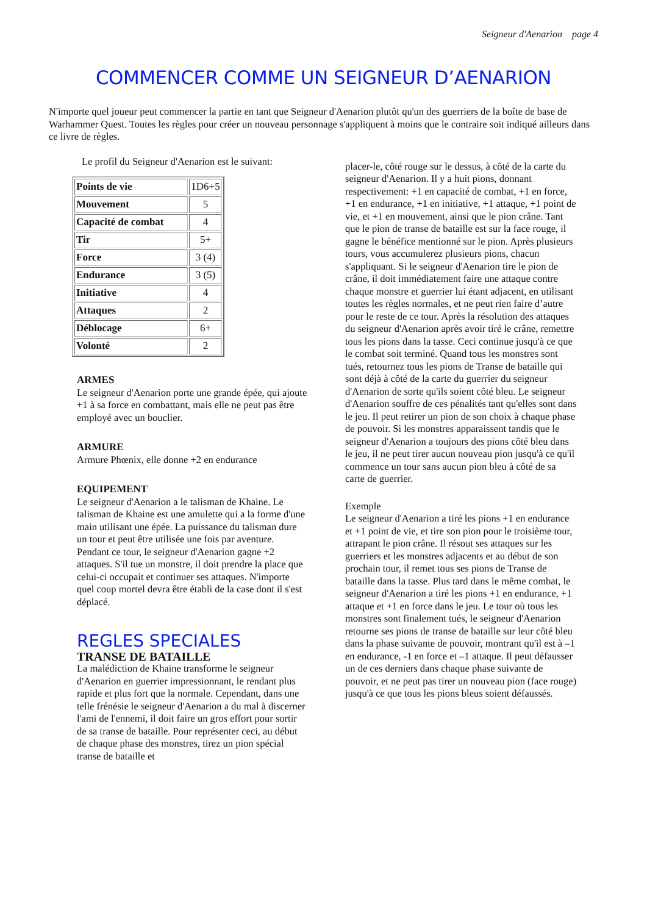Seigneur d'Aenarion page 4
COMMENCER COMME UN SEIGNEUR D’AENARION
N'importe quel joueur peut commencer la partie en tant que Seigneur d'Aenarion plutôt qu'un des guerriers de la boîte de base de Warhammer Quest. Toutes les règles pour créer un nouveau personnage s'appliquent à moins que le contraire soit indiqué ailleurs dans ce livre de règles.
Le profil du Seigneur d'Aenarion est le suivant:
| Points de vie | 1D6+5 |
| Mouvement | 5 |
| Capacité de combat | 4 |
| Tir | 5+ |
| Force | 3 (4) |
| Endurance | 3 (5) |
| Initiative | 4 |
| Attaques | 2 |
| Déblocage | 6+ |
| Volonté | 2 |
ARMES
Le seigneur d'Aenarion porte une grande épée, qui ajoute +1 à sa force en combattant, mais elle ne peut pas être employé avec un bouclier.
ARMURE
Armure Phœnix, elle donne +2 en endurance
EQUIPEMENT
Le seigneur d'Aenarion a le talisman de Khaine. Le talisman de Khaine est une amulette qui a la forme d'une main utilisant une épée. La puissance du talisman dure un tour et peut être utilisée une fois par aventure.
Pendant ce tour, le seigneur d'Aenarion gagne +2 attaques. S'il tue un monstre, il doit prendre la place que celui-ci occupait et continuer ses attaques. N'importe quel coup mortel devra être établi de la case dont il s'est déplacé.
REGLES SPECIALES
TRANSE DE BATAILLE
La malédiction de Khaine transforme le seigneur d'Aenarion en guerrier impressionnant, le rendant plus rapide et plus fort que la normale. Cependant, dans une telle frénésie le seigneur d'Aenarion a du mal à discerner l'ami de l'ennemi, il doit faire un gros effort pour sortir de sa transe de bataille. Pour représenter ceci, au début de chaque phase des monstres, tirez un pion spécial transe de bataille et
placer-le, côté rouge sur le dessus, à côté de la carte du seigneur d'Aenarion. Il y a huit pions, donnant respectivement: +1 en capacité de combat, +1 en force, +1 en endurance, +1 en initiative, +1 attaque, +1 point de vie, et +1 en mouvement, ainsi que le pion crâne. Tant que le pion de transe de bataille est sur la face rouge, il gagne le bénéfice mentionné sur le pion. Après plusieurs tours, vous accumulerez plusieurs pions, chacun s'appliquant. Si le seigneur d'Aenarion tire le pion de crâne, il doit immédiatement faire une attaque contre chaque monstre et guerrier lui étant adjacent, en utilisant toutes les règles normales, et ne peut rien faire d’autre pour le reste de ce tour. Après la résolution des attaques du seigneur d'Aenarion après avoir tiré le crâne, remettre tous les pions dans la tasse. Ceci continue jusqu'à ce que le combat soit terminé. Quand tous les monstres sont tués, retournez tous les pions de Transe de bataille qui sont déjà à côté de la carte du guerrier du seigneur d'Aenarion de sorte qu'ils soient côté bleu. Le seigneur d'Aenarion souffre de ces pénalités tant qu'elles sont dans le jeu. Il peut retirer un pion de son choix à chaque phase de pouvoir. Si les monstres apparaissent tandis que le seigneur d'Aenarion a toujours des pions côté bleu dans le jeu, il ne peut tirer aucun nouveau pion jusqu'à ce qu'il commence un tour sans aucun pion bleu à côté de sa carte de guerrier.
Exemple
Le seigneur d'Aenarion a tiré les pions +1 en endurance et +1 point de vie, et tire son pion pour le troisième tour, attrapant le pion crâne. Il résout ses attaques sur les guerriers et les monstres adjacents et au début de son prochain tour, il remet tous ses pions de Transe de bataille dans la tasse. Plus tard dans le même combat, le seigneur d'Aenarion a tiré les pions +1 en endurance, +1 attaque et +1 en force dans le jeu. Le tour où tous les monstres sont finalement tués, le seigneur d'Aenarion retourne ses pions de transe de bataille sur leur côté bleu dans la phase suivante de pouvoir, montrant qu'il est à –1 en endurance, -1 en force et –1 attaque. Il peut défausser un de ces derniers dans chaque phase suivante de pouvoir, et ne peut pas tirer un nouveau pion (face rouge) jusqu'à ce que tous les pions bleus soient défaussés.